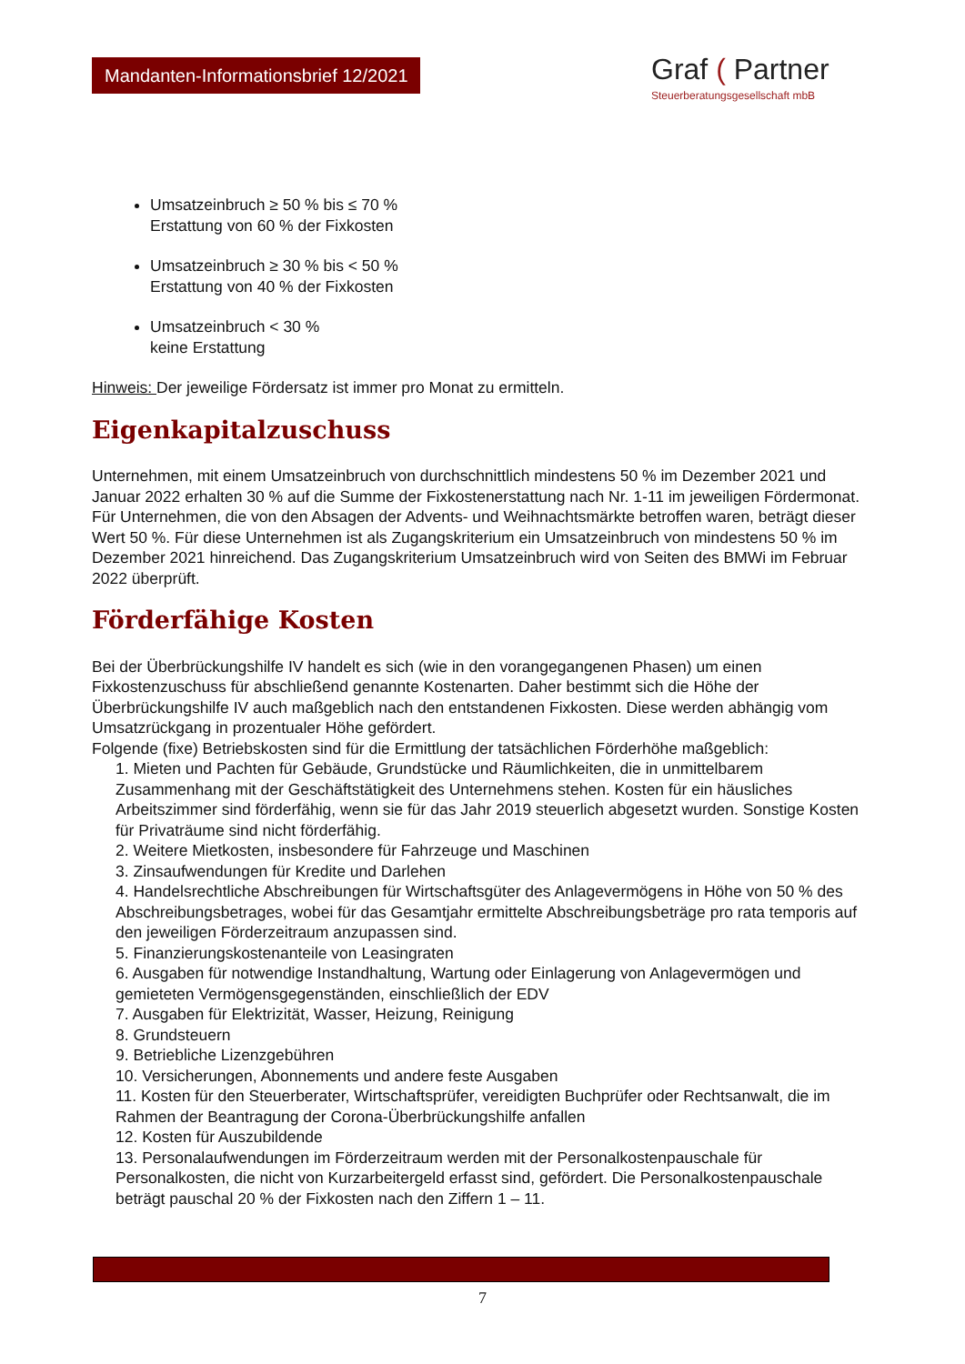Mandanten-Informationsbrief 12/2021
Graf ( Partner
Steuerberatungsgesellschaft mbB
Umsatzeinbruch ≥ 50 % bis ≤ 70 %
Erstattung von 60 % der Fixkosten
Umsatzeinbruch ≥ 30 % bis < 50 %
Erstattung von 40 % der Fixkosten
Umsatzeinbruch < 30 %
keine Erstattung
Hinweis: Der jeweilige Fördersatz ist immer pro Monat zu ermitteln.
Eigenkapitalzuschuss
Unternehmen, mit einem Umsatzeinbruch von durchschnittlich mindestens 50 % im Dezember 2021 und Januar 2022 erhalten 30 % auf die Summe der Fixkostenerstattung nach Nr. 1-11 im jeweiligen Fördermonat. Für Unternehmen, die von den Absagen der Advents- und Weihnachtsmärkte betroffen waren, beträgt dieser Wert 50 %. Für diese Unternehmen ist als Zugangskriterium ein Umsatzeinbruch von mindestens 50 % im Dezember 2021 hinreichend. Das Zugangskriterium Umsatzeinbruch wird von Seiten des BMWi im Februar 2022 überprüft.
Förderfähige Kosten
Bei der Überbrückungshilfe IV handelt es sich (wie in den vorangegangenen Phasen) um einen Fixkostenzuschuss für abschließend genannte Kostenarten. Daher bestimmt sich die Höhe der Überbrückungshilfe IV auch maßgeblich nach den entstandenen Fixkosten. Diese werden abhängig vom Umsatzrückgang in prozentualer Höhe gefördert.
Folgende (fixe) Betriebskosten sind für die Ermittlung der tatsächlichen Förderhöhe maßgeblich:
1. Mieten und Pachten für Gebäude, Grundstücke und Räumlichkeiten, die in unmittelbarem Zusammenhang mit der Geschäftstätigkeit des Unternehmens stehen. Kosten für ein häusliches Arbeitszimmer sind förderfähig, wenn sie für das Jahr 2019 steuerlich abgesetzt wurden. Sonstige Kosten für Privaträume sind nicht förderfähig.
2. Weitere Mietkosten, insbesondere für Fahrzeuge und Maschinen
3. Zinsaufwendungen für Kredite und Darlehen
4. Handelsrechtliche Abschreibungen für Wirtschaftsgüter des Anlagevermögens in Höhe von 50 % des Abschreibungsbetrages, wobei für das Gesamtjahr ermittelte Abschreibungsbeträge pro rata temporis auf den jeweiligen Förderzeitraum anzupassen sind.
5. Finanzierungskostenanteile von Leasingraten
6. Ausgaben für notwendige Instandhaltung, Wartung oder Einlagerung von Anlagevermögen und gemieteten Vermögensgegenständen, einschließlich der EDV
7. Ausgaben für Elektrizität, Wasser, Heizung, Reinigung
8. Grundsteuern
9. Betriebliche Lizenzgebühren
10. Versicherungen, Abonnements und andere feste Ausgaben
11. Kosten für den Steuerberater, Wirtschaftsprüfer, vereidigten Buchprüfer oder Rechtsanwalt, die im Rahmen der Beantragung der Corona-Überbrückungshilfe anfallen
12. Kosten für Auszubildende
13. Personalaufwendungen im Förderzeitraum werden mit der Personalkostenpauschale für Personalkosten, die nicht von Kurzarbeitergeld erfasst sind, gefördert. Die Personalkostenpauschale beträgt pauschal 20 % der Fixkosten nach den Ziffern 1 – 11.
7